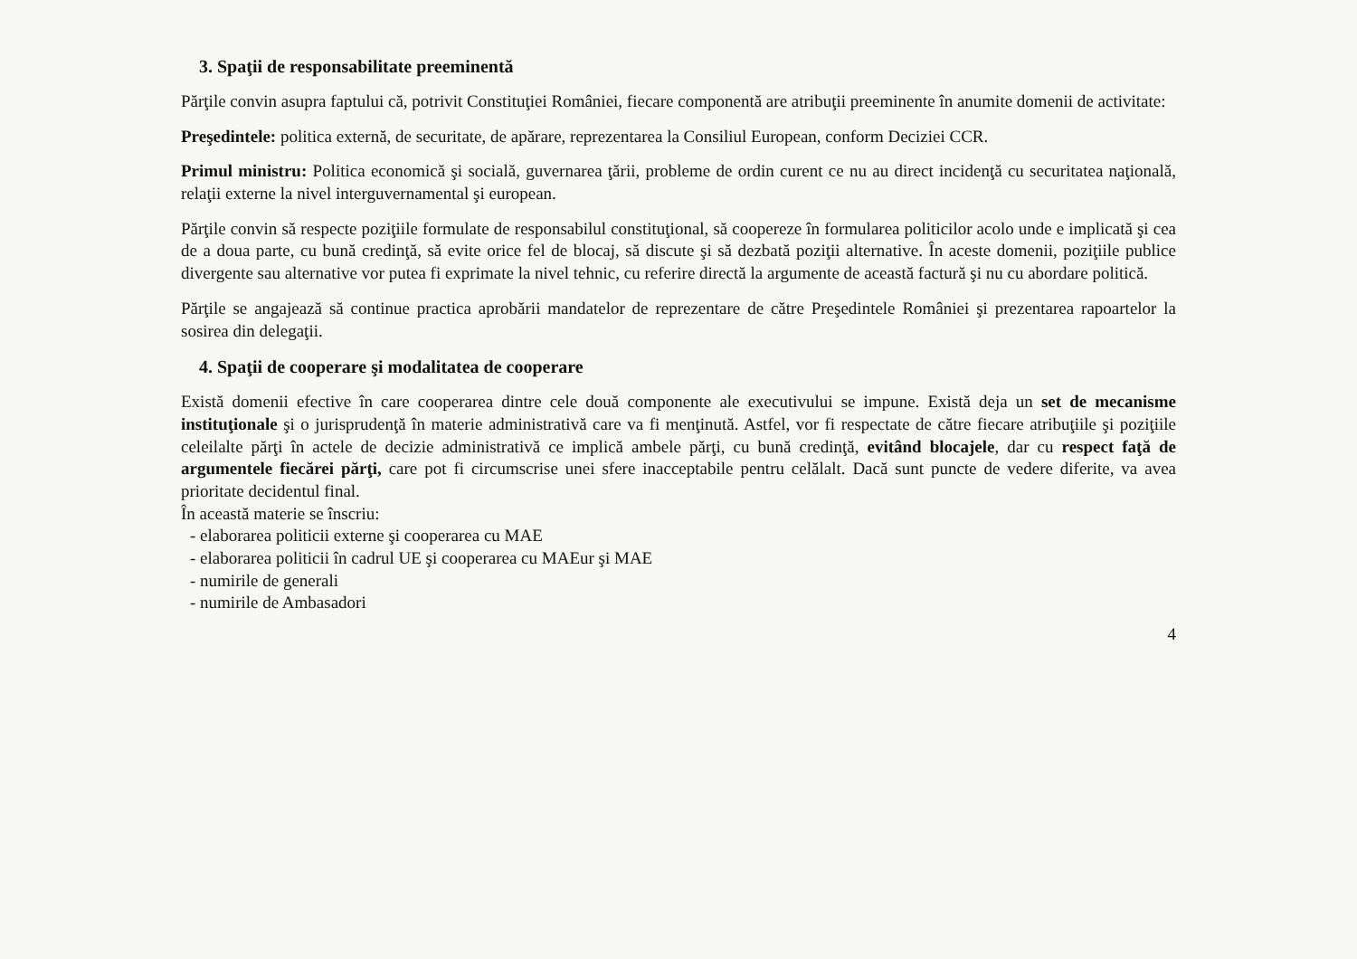3. Spaţii de responsabilitate preeminentă
Părţile convin asupra faptului că, potrivit Constituţiei României, fiecare componentă are atribuţii preeminente în anumite domenii de activitate:
Preşedintele: politica externă, de securitate, de apărare, reprezentarea la Consiliul European, conform Deciziei CCR.
Primul ministru: Politica economică şi socială, guvernarea ţării, probleme de ordin curent ce nu au direct incidenţă cu securitatea naţională, relaţii externe la nivel interguvernamental şi european.
Părţile convin să respecte poziţiile formulate de responsabilul constituţional, să coopereze în formularea politicilor acolo unde e implicată şi cea de a doua parte, cu bună credinţă, să evite orice fel de blocaj, să discute şi să dezbată poziţii alternative. În aceste domenii, poziţiile publice divergente sau alternative vor putea fi exprimate la nivel tehnic, cu referire directă la argumente de această factură şi nu cu abordare politică.
Părţile se angajează să continue practica aprobării mandatelor de reprezentare de către Preşedintele României şi prezentarea rapoartelor la sosirea din delegaţii.
4. Spaţii de cooperare şi modalitatea de cooperare
Există domenii efective în care cooperarea dintre cele două componente ale executivului se impune. Există deja un set de mecanisme instituţionale şi o jurisprudenţă în materie administrativă care va fi menţinută. Astfel, vor fi respectate de către fiecare atribuţiile şi poziţiile celeilalte părţi în actele de decizie administrativă ce implică ambele părţi, cu bună credinţă, evitând blocajele, dar cu respect faţă de argumentele fiecărei părţi, care pot fi circumscrise unei sfere inacceptabile pentru celălalt. Dacă sunt puncte de vedere diferite, va avea prioritate decidentul final.
În această materie se înscriu:
- elaborarea politicii externe şi cooperarea cu MAE
- elaborarea politicii în cadrul UE şi cooperarea cu MAEur şi MAE
- numirile de generali
- numirile de Ambasadori
4